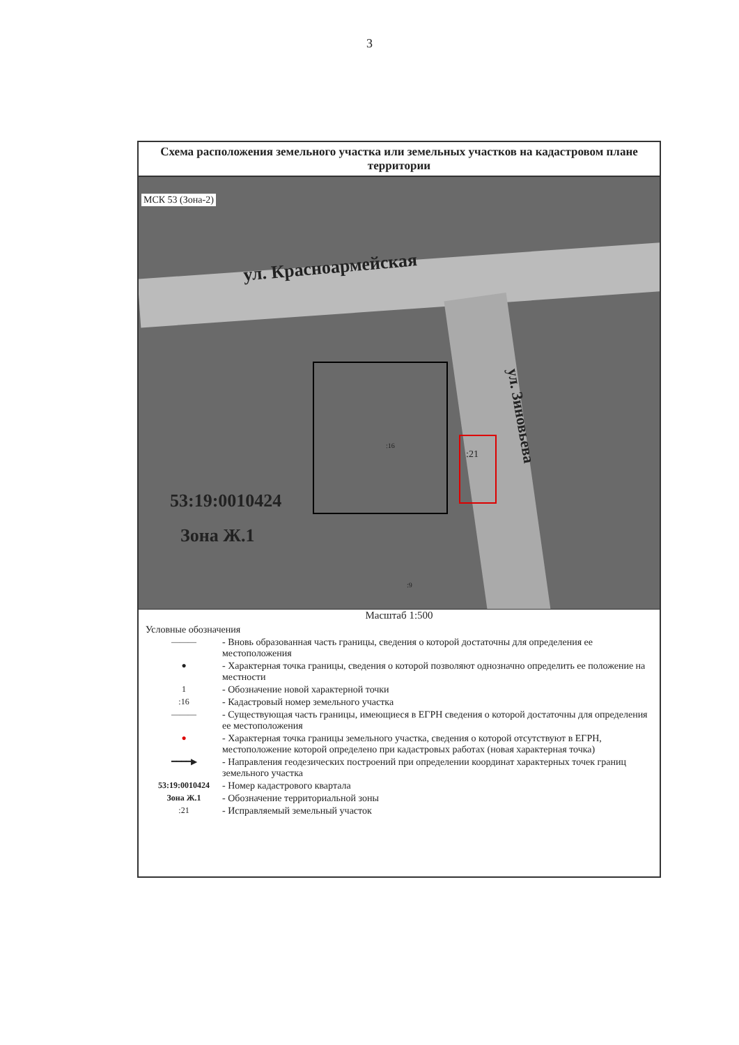3
Схема расположения земельного участка или земельных участков на кадастровом плане территории
МСК 53 (Зона-2)
ул. Красноармейская
ул. Зиновьева
:16
:21
:9
53:19:0010424
Зона Ж.1
Масштаб 1:500
Условные обозначения
———
- Вновь образованная часть границы, сведения о которой достаточны для определения ее местоположения
●
- Характерная точка границы, сведения о которой позволяют однозначно определить ее положение на местности
1
- Обозначение новой характерной точки
:16
- Кадастровый номер земельного участка
———
- Существующая часть границы, имеющиеся в ЕГРН сведения о которой достаточны для определения ее местоположения
●
- Характерная точка границы земельного участка, сведения о которой отсутствуют в ЕГРН, местоположение которой определено при кадастровых работах (новая характерная точка)
━━━━▶
- Направления геодезических построений при определении координат характерных точек границ земельного участка
53:19:0010424
- Номер кадастрового квартала
Зона Ж.1
- Обозначение территориальной зоны
:21
- Исправляемый земельный участок